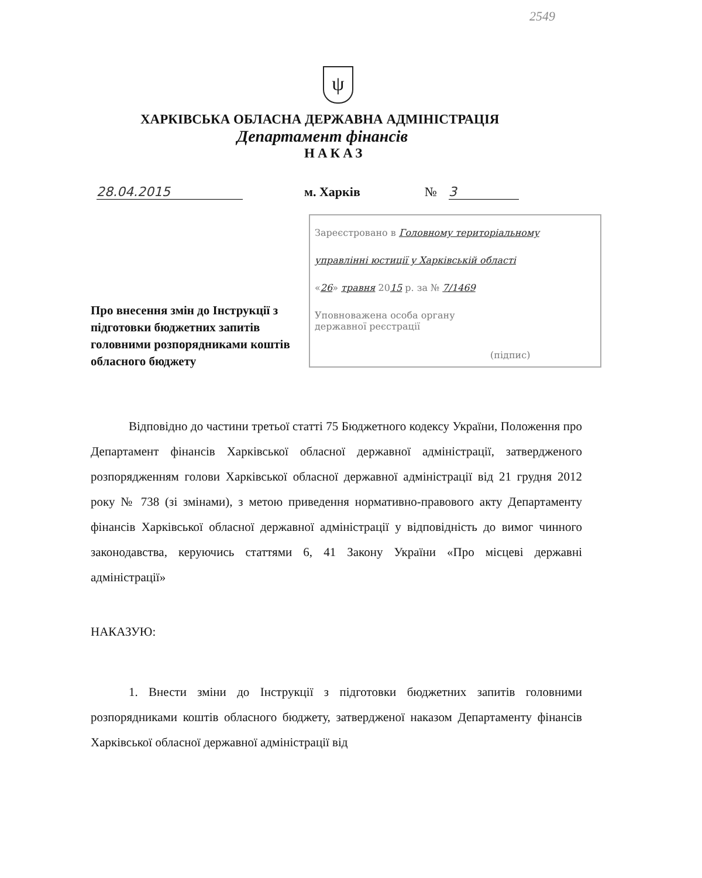2549
ψ
ХАРКІВСЬКА ОБЛАСНА ДЕРЖАВНА АДМІНІСТРАЦІЯ
Департамент фінансів
НАКАЗ
28.04.2015 м. Харків № 3
Зареєстровано в Головному територіальному
управлінні юстиції у Харківській області
«26» травня 2015 р. за № 7/1469
Уповноважена особа органу
державної реєстрації
(підпис)
Про внесення змін до Інструкції з підготовки бюджетних запитів головними розпорядниками коштів обласного бюджету
Відповідно до частини третьої статті 75 Бюджетного кодексу України, Положення про Департамент фінансів Харківської обласної державної адміністрації, затвердженого розпорядженням голови Харківської обласної державної адміністрації від 21 грудня 2012 року № 738 (зі змінами), з метою приведення нормативно-правового акту Департаменту фінансів Харківської обласної державної адміністрації у відповідність до вимог чинного законодавства, керуючись статтями 6, 41 Закону України «Про місцеві державні адміністрації»
НАКАЗУЮ:
1. Внести зміни до Інструкції з підготовки бюджетних запитів головними розпорядниками коштів обласного бюджету, затвердженої наказом Департаменту фінансів Харківської обласної державної адміністрації від